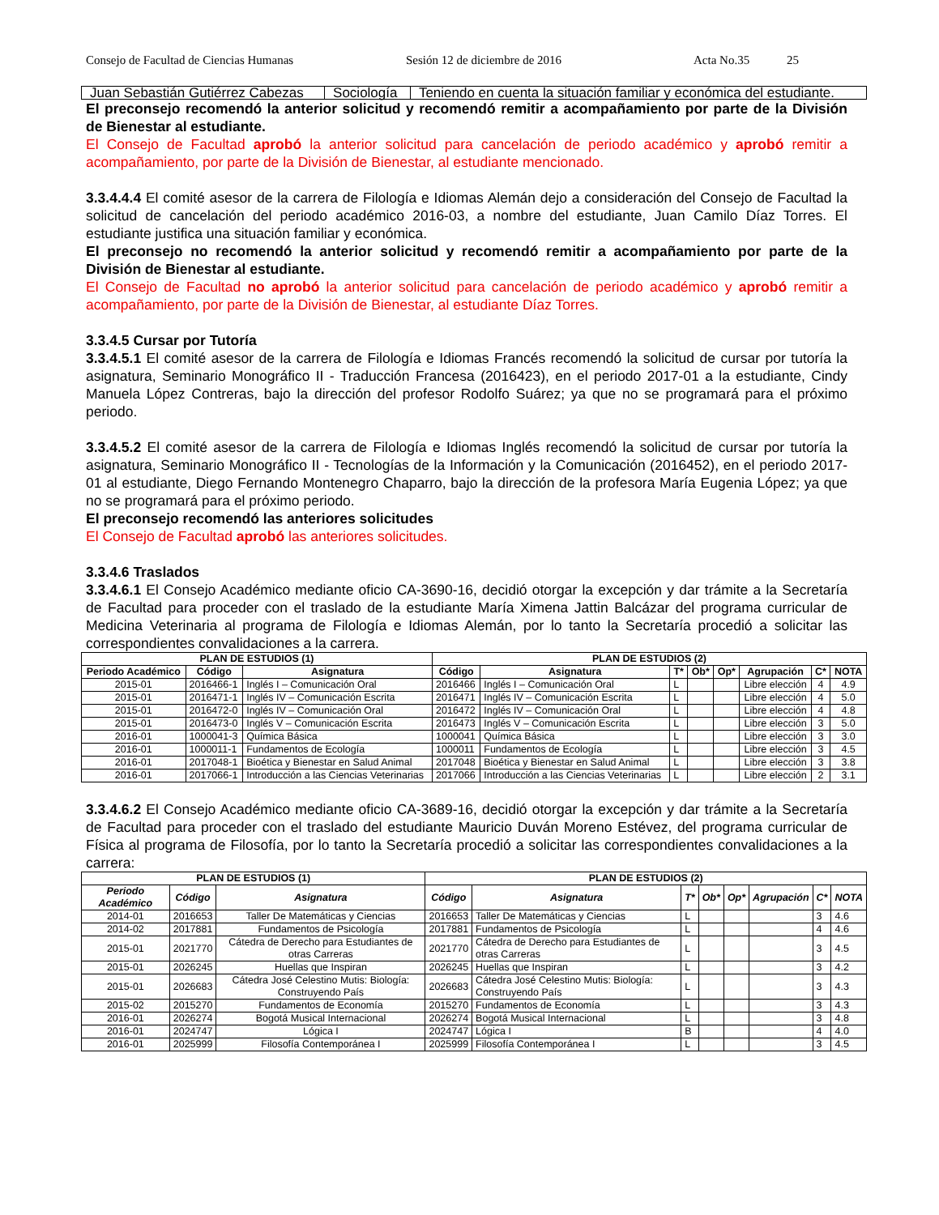Consejo de Facultad de Ciencias Humanas Sesión 12 de diciembre de 2016 Acta No.35 25
| Juan Sebastián Gutiérrez Cabezas | Sociología | Teniendo en cuenta la situación familiar y económica del estudiante. |
El preconsejo recomendó la anterior solicitud y recomendó remitir a acompañamiento por parte de la División de Bienestar al estudiante.
El Consejo de Facultad aprobó la anterior solicitud para cancelación de periodo académico y aprobó remitir a acompañamiento, por parte de la División de Bienestar, al estudiante mencionado.
3.3.4.4.4 El comité asesor de la carrera de Filología e Idiomas Alemán dejo a consideración del Consejo de Facultad la solicitud de cancelación del periodo académico 2016-03, a nombre del estudiante, Juan Camilo Díaz Torres. El estudiante justifica una situación familiar y económica.
El preconsejo no recomendó la anterior solicitud y recomendó remitir a acompañamiento por parte de la División de Bienestar al estudiante.
El Consejo de Facultad no aprobó la anterior solicitud para cancelación de periodo académico y aprobó remitir a acompañamiento, por parte de la División de Bienestar, al estudiante Díaz Torres.
3.3.4.5 Cursar por Tutoría
3.3.4.5.1 El comité asesor de la carrera de Filología e Idiomas Francés recomendó la solicitud de cursar por tutoría la asignatura, Seminario Monográfico II - Traducción Francesa (2016423), en el periodo 2017-01 a la estudiante, Cindy Manuela López Contreras, bajo la dirección del profesor Rodolfo Suárez; ya que no se programará para el próximo periodo.
3.3.4.5.2 El comité asesor de la carrera de Filología e Idiomas Inglés recomendó la solicitud de cursar por tutoría la asignatura, Seminario Monográfico II - Tecnologías de la Información y la Comunicación (2016452), en el periodo 2017-01 al estudiante, Diego Fernando Montenegro Chaparro, bajo la dirección de la profesora María Eugenia López; ya que no se programará para el próximo periodo.
El preconsejo recomendó las anteriores solicitudes
El Consejo de Facultad aprobó las anteriores solicitudes.
3.3.4.6 Traslados
3.3.4.6.1 El Consejo Académico mediante oficio CA-3690-16, decidió otorgar la excepción y dar trámite a la Secretaría de Facultad para proceder con el traslado de la estudiante María Ximena Jattin Balcázar del programa curricular de Medicina Veterinaria al programa de Filología e Idiomas Alemán, por lo tanto la Secretaría procedió a solicitar las correspondientes convalidaciones a la carrera.
| PLAN DE ESTUDIOS (1) | | | PLAN DE ESTUDIOS (2) | | | | | | | |
| --- | --- | --- | --- | --- | --- | --- | --- | --- | --- | --- |
| Periodo Académico | Código | Asignatura | Código | Asignatura | T* | Ob* | Op* | Agrupación | C* | NOTA |
| 2015-01 | 2016466-1 | Inglés I – Comunicación Oral | 2016466 | Inglés I – Comunicación Oral | L | | | Libre elección | 4 | 4.9 |
| 2015-01 | 2016471-1 | Inglés IV – Comunicación Escrita | 2016471 | Inglés IV – Comunicación Escrita | L | | | Libre elección | 4 | 5.0 |
| 2015-01 | 2016472-0 | Inglés IV – Comunicación Oral | 2016472 | Inglés IV – Comunicación Oral | L | | | Libre elección | 4 | 4.8 |
| 2015-01 | 2016473-0 | Inglés V – Comunicación Escrita | 2016473 | Inglés V – Comunicación Escrita | L | | | Libre elección | 3 | 5.0 |
| 2016-01 | 1000041-3 | Química Básica | 1000041 | Química Básica | L | | | Libre elección | 3 | 3.0 |
| 2016-01 | 1000011-1 | Fundamentos de Ecología | 1000011 | Fundamentos de Ecología | L | | | Libre elección | 3 | 4.5 |
| 2016-01 | 2017048-1 | Bioética y Bienestar en Salud Animal | 2017048 | Bioética y Bienestar en Salud Animal | L | | | Libre elección | 3 | 3.8 |
| 2016-01 | 2017066-1 | Introducción a las Ciencias Veterinarias | 2017066 | Introducción a las Ciencias Veterinarias | L | | | Libre elección | 2 | 3.1 |
3.3.4.6.2 El Consejo Académico mediante oficio CA-3689-16, decidió otorgar la excepción y dar trámite a la Secretaría de Facultad para proceder con el traslado del estudiante Mauricio Duván Moreno Estévez, del programa curricular de Física al programa de Filosofía, por lo tanto la Secretaría procedió a solicitar las correspondientes convalidaciones a la carrera:
| PLAN DE ESTUDIOS (1) | | | PLAN DE ESTUDIOS (2) | | | | | | | |
| --- | --- | --- | --- | --- | --- | --- | --- | --- | --- | --- |
| Periodo Académico | Código | Asignatura | Código | Asignatura | T* | Ob* | Op* | Agrupación | C* | NOTA |
| 2014-01 | 2016653 | Taller De Matemáticas y Ciencias | 2016653 | Taller De Matemáticas y Ciencias | L | | | | 3 | 4.6 |
| 2014-02 | 2017881 | Fundamentos de Psicología | 2017881 | Fundamentos de Psicología | L | | | | 4 | 4.6 |
| 2015-01 | 2021770 | Cátedra de Derecho para Estudiantes de otras Carreras | 2021770 | Cátedra de Derecho para Estudiantes de otras Carreras | L | | | | 3 | 4.5 |
| 2015-01 | 2026245 | Huellas que Inspiran | 2026245 | Huellas que Inspiran | L | | | | 3 | 4.2 |
| 2015-01 | 2026683 | Cátedra José Celestino Mutis: Biología: Construyendo País | 2026683 | Cátedra José Celestino Mutis: Biología: Construyendo País | L | | | | 3 | 4.3 |
| 2015-02 | 2015270 | Fundamentos de Economía | 2015270 | Fundamentos de Economía | L | | | | 3 | 4.3 |
| 2016-01 | 2026274 | Bogotá Musical Internacional | 2026274 | Bogotá Musical Internacional | L | | | | 3 | 4.8 |
| 2016-01 | 2024747 | Lógica I | 2024747 | Lógica I | B | | | | 4 | 4.0 |
| 2016-01 | 2025999 | Filosofía Contemporánea I | 2025999 | Filosofía Contemporánea I | L | | | | 3 | 4.5 |